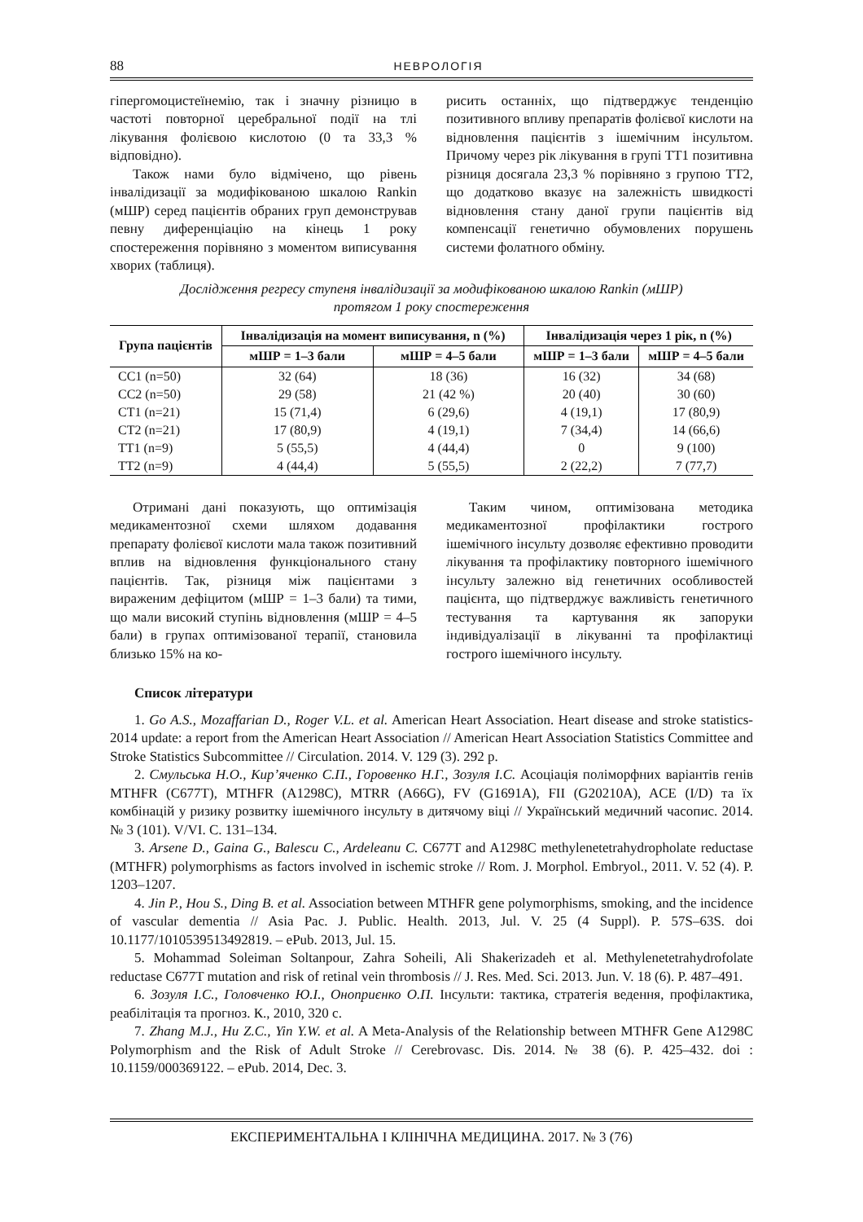88 НЕВРОЛОГІЯ
гіпергомоцистеїнемію, так і значну різницю в частоті повторної церебральної події на тлі лікування фолієвою кислотою (0 та 33,3 % відповідно).
Також нами було відмічено, що рівень інвалідизації за модифікованою шкалою Rankin (мШР) серед пацієнтів обраних груп демонстрував певну диференціацію на кінець 1 року спостереження порівняно з моментом виписування хворих (таблиця).
рисить останніх, що підтверджує тенденцію позитивного впливу препаратів фолієвої кислоти на відновлення пацієнтів з ішемічним інсультом. Причому через рік лікування в групі ТТ1 позитивна різниця досягала 23,3 % порівняно з групою ТТ2, що додатково вказує на залежність швидкості відновлення стану даної групи пацієнтів від компенсації генетично обумовлених порушень системи фолатного обміну.
Дослідження регресу ступеня інвалідизації за модифікованою шкалою Rankin (мШР)
протягом 1 року спостереження
| Група пацієнтів | Інвалідизація на момент виписування, n (%) | | Інвалідизація через 1 рік, n (%) | |
| --- | --- | --- | --- | --- |
| | мШР = 1–3 бали | мШР = 4–5 бали | мШР = 1–3 бали | мШР = 4–5 бали |
| СС1 (n=50) | 32 (64) | 18 (36) | 16 (32) | 34 (68) |
| СС2 (n=50) | 29 (58) | 21 (42 %) | 20 (40) | 30 (60) |
| СТ1 (n=21) | 15 (71,4) | 6 (29,6) | 4 (19,1) | 17 (80,9) |
| СТ2 (n=21) | 17 (80,9) | 4 (19,1) | 7 (34,4) | 14 (66,6) |
| ТТ1 (n=9) | 5 (55,5) | 4 (44,4) | 0 | 9 (100) |
| ТТ2 (n=9) | 4 (44,4) | 5 (55,5) | 2 (22,2) | 7 (77,7) |
Отримані дані показують, що оптимізація медикаментозної схеми шляхом додавання препарату фолієвої кислоти мала також позитивний вплив на відновлення функціонального стану пацієнтів. Так, різниця між пацієнтами з вираженим дефіцитом (мШР = 1–3 бали) та тими, що мали високий ступінь відновлення (мШР = 4–5 бали) в групах оптимізованої терапії, становила близько 15% на ко-
Таким чином, оптимізована методика медикаментозної профілактики гострого ішемічного інсульту дозволяє ефективно проводити лікування та профілактику повторного ішемічного інсульту залежно від генетичних особливостей пацієнта, що підтверджує важливість генетичного тестування та картування як запоруки індивідуалізації в лікуванні та профілактиці гострого ішемічного інсульту.
Список літератури
1. Go A.S., Mozaffarian D., Roger V.L. et al. American Heart Association. Heart disease and stroke statistics-2014 update: a report from the American Heart Association // American Heart Association Statistics Committee and Stroke Statistics Subcommittee // Circulation. 2014. V. 129 (3). 292 p.
2. Смульська Н.О., Кир’яченко С.П., Горовенко Н.Г., Зозуля І.С. Асоціація поліморфних варіантів генів MTHFR (C677T), MTHFR (A1298C), MTRR (A66G), FV (G1691A), FII (G20210A), ACE (I/D) та їх комбінацій у ризику розвитку ішемічного інсульту в дитячому віці // Український медичний часопис. 2014. № 3 (101). V/VI. С. 131–134.
3. Arsene D., Gaina G., Balescu C., Ardeleanu C. C677T and A1298C methylenetetrahydropholate reductase (MTHFR) polymorphisms as factors involved in ischemic stroke // Rom. J. Morphol. Embryol., 2011. V. 52 (4). P. 1203–1207.
4. Jin P., Hou S., Ding B. et al. Association between MTHFR gene polymorphisms, smoking, and the incidence of vascular dementia // Asia Pac. J. Public. Health. 2013, Jul. V. 25 (4 Suppl). P. 57S–63S. doi 10.1177/1010539513492819. – ePub. 2013, Jul. 15.
5. Mohammad Soleiman Soltanpour, Zahra Soheili, Ali Shakerizadeh et al. Methylenetetrahydrofolate reductase C677T mutation and risk of retinal vein thrombosis // J. Res. Med. Sci. 2013. Jun. V. 18 (6). P. 487–491.
6. Зозуля І.С., Головченко Ю.І., Оноприєнко О.П. Інсульти: тактика, стратегія ведення, профілактика, реабілітація та прогноз. К., 2010, 320 с.
7. Zhang M.J., Hu Z.C., Yin Y.W. et al. A Meta-Analysis of the Relationship between MTHFR Gene A1298C Polymorphism and the Risk of Adult Stroke // Cerebrovasc. Dis. 2014. № 38 (6). P. 425–432. doi : 10.1159/000369122. – ePub. 2014, Dec. 3.
ЕКСПЕРИМЕНТАЛЬНА І КЛІНІЧНА МЕДИЦИНА. 2017. № 3 (76)